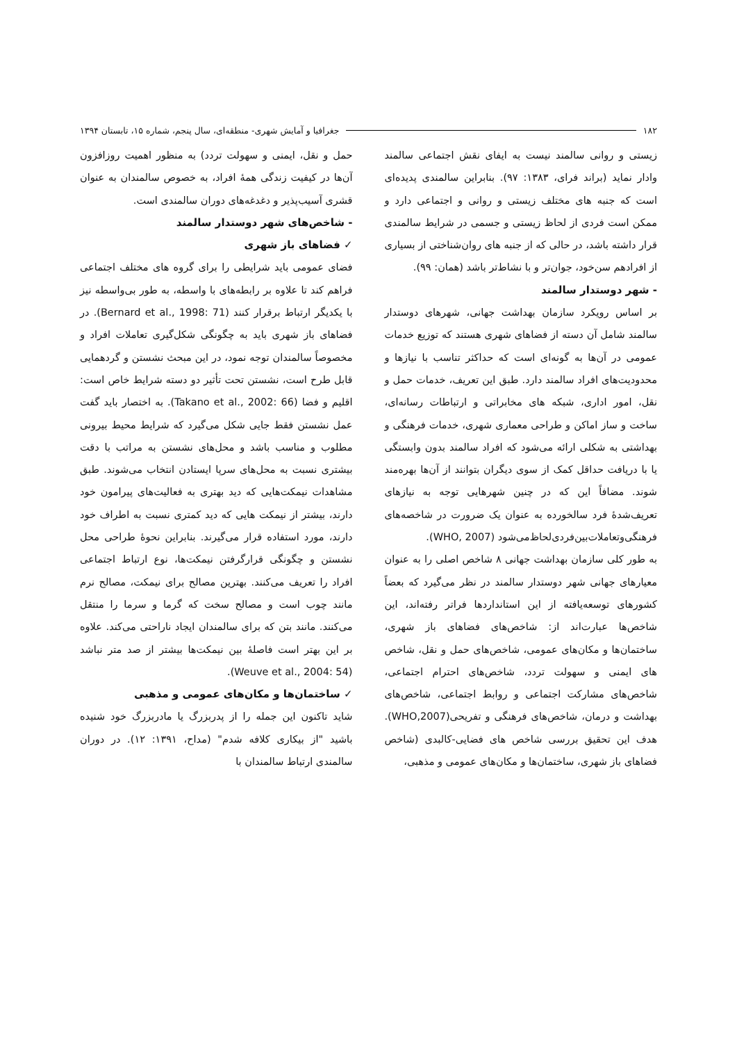۱۸۲ جغرافیا و آمایش شهری- منطقه‌ای، سال پنجم، شماره ۱۵، تابستان ۱۳۹۴
زیستی و روانی سالمند نیست به ایفای نقش اجتماعی سالمند وادار نماید (براند فرای، ۱۳۸۳: ۹۷). بنابراین سالمندی پدیده‌ای است که جنبه های مختلف زیستی و روانی و اجتماعی دارد و ممکن است فردی از لحاظ زیستی و جسمی در شرایط سالمندی قرار داشته باشد، در حالی که از جنبه های روان‌شناختی از بسیاری از افرادهم سن‌خود، جوان‌تر و با نشاط‌تر باشد (همان: ۹۹).
- شهر دوستدار سالمند
بر اساس رویکرد سازمان بهداشت جهانی، شهرهای دوستدار سالمند شامل آن دسته از فضاهای شهری هستند که توزیع خدمات عمومی در آن‌ها به گونه‌ای است که حداکثر تناسب با نیازها و محدودیت‌های افراد سالمند دارد. طبق این تعریف، خدمات حمل و نقل، امور اداری، شبکه های مخابراتی و ارتباطات رسانه‌ای، ساخت و ساز اماکن و طراحی معماری شهری، خدمات فرهنگی و بهداشتی به شکلی ارائه می‌شود که افراد سالمند بدون وابستگی یا با دریافت حداقل کمک از سوی دیگران بتوانند از آن‌ها بهره‌مند شوند. مضافاً این که در چنین شهرهایی توجه به نیازهای تعریف‌شدهٔ فرد سالخورده به عنوان یک ضرورت در شاخصه‌های فرهنگی‌وتعاملات‌بین‌فردی‌لحاظ‌می‌شود (WHO, 2007).
به طور کلی سازمان بهداشت جهانی ۸ شاخص اصلی را به عنوان معیارهای جهانی شهر دوستدار سالمند در نظر می‌گیرد که بعضاً کشورهای توسعه‌یافته از این استانداردها فراتر رفته‌اند، این شاخص‌ها عبارت‌اند از: شاخص‌های فضاهای باز شهری، ساختمان‌ها و مکان‌های عمومی، شاخص‌های حمل و نقل، شاخص های ایمنی و سهولت تردد، شاخص‌های احترام اجتماعی، شاخص‌های مشارکت اجتماعی و روابط اجتماعی، شاخص‌های بهداشت و درمان، شاخص‌های فرهنگی و تفریحی(WHO,2007). هدف این تحقیق بررسی شاخص های فضایی-کالبدی (شاخص فضاهای باز شهری، ساختمان‌ها و مکان‌های عمومی و مذهبی،
حمل و نقل، ایمنی و سهولت تردد) به منظور اهمیت روزافزون آن‌ها در کیفیت زندگی همهٔ افراد، به خصوص سالمندان به عنوان قشری آسیب‌پذیر و دغدغه‌های دوران سالمندی است.
- شاخص‌های شهر دوستدار سالمند
✓ فضاهای باز شهری
فضای عمومی باید شرایطی را برای گروه های مختلف اجتماعی فراهم کند تا علاوه بر رابطه‌های با واسطه، به طور بی‌واسطه نیز با یکدیگر ارتباط برقرار کنند (Bernard et al., 1998: 71). در فضاهای باز شهری باید به چگونگی شکل‌گیری تعاملات افراد و مخصوصاً سالمندان توجه نمود، در این مبحث نشستن و گردهمایی قابل طرح است، نشستن تحت تأثیر دو دسته شرایط خاص است: اقلیم و فضا (Takano et al., 2002: 66). به اختصار باید گفت عمل نشستن فقط جایی شکل می‌گیرد که شرایط محیط بیرونی مطلوب و مناسب باشد و محل‌های نشستن به مراتب با دقت بیشتری نسبت به محل‌های سرپا ایستادن انتخاب می‌شوند. طبق مشاهدات نیمکت‌هایی که دید بهتری به فعالیت‌های پیرامون خود دارند، بیشتر از نیمکت هایی که دید کمتری نسبت به اطراف خود دارند، مورد استفاده قرار می‌گیرند. بنابراین نحوهٔ طراحی محل نشستن و چگونگی قرارگرفتن نیمکت‌ها، نوع ارتباط اجتماعی افراد را تعریف می‌کنند. بهترین مصالح برای نیمکت، مصالح نرم مانند چوب است و مصالح سخت که گرما و سرما را منتقل می‌کنند. مانند بتن که برای سالمندان ایجاد ناراحتی می‌کند. علاوه بر این بهتر است فاصلهٔ بین نیمکت‌ها بیشتر از صد متر نباشد (Weuve et al., 2004: 54).
✓ ساختمان‌ها و مکان‌های عمومی و مذهبی
شاید تاکنون این جمله را از پدربزرگ یا مادربزرگ خود شنیده باشید "از بیکاری کلافه شدم" (مداح، ۱۳۹۱: ۱۲). در دوران سالمندی ارتباط سالمندان با